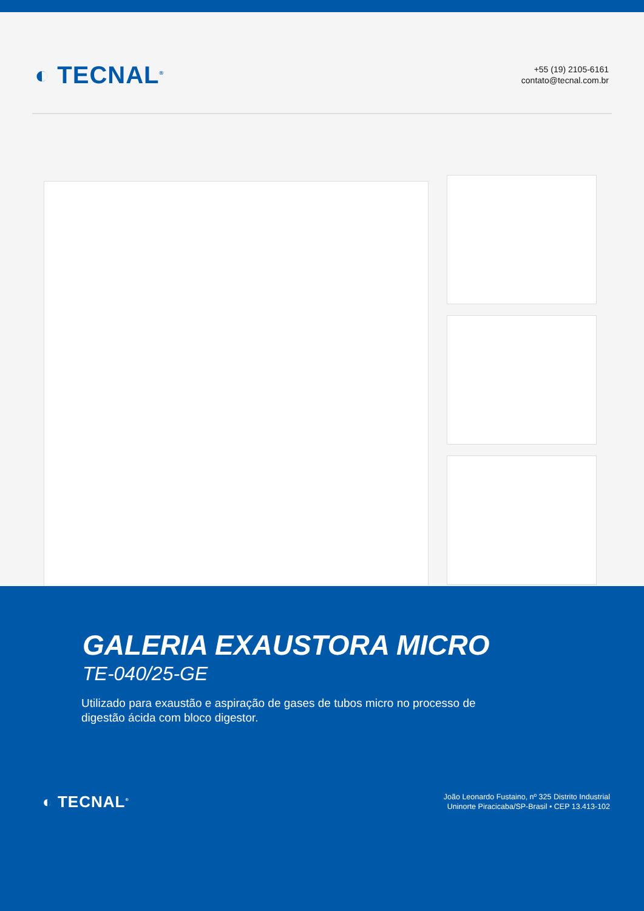◐ TECNAL<sup>®</sup>
+55 (19) 2105-6161
contato@tecnal.com.br
GALERIA EXAUSTORA MICRO
TE-040/25-GE
Utilizado para exaustão e aspiração de gases de tubos micro no processo de digestão ácida com bloco digestor.
◐ TECNAL<sup>®</sup>
João Leonardo Fustaino, nº 325 Distrito Industrial
Uninorte Piracicaba/SP-Brasil • CEP 13.413-102